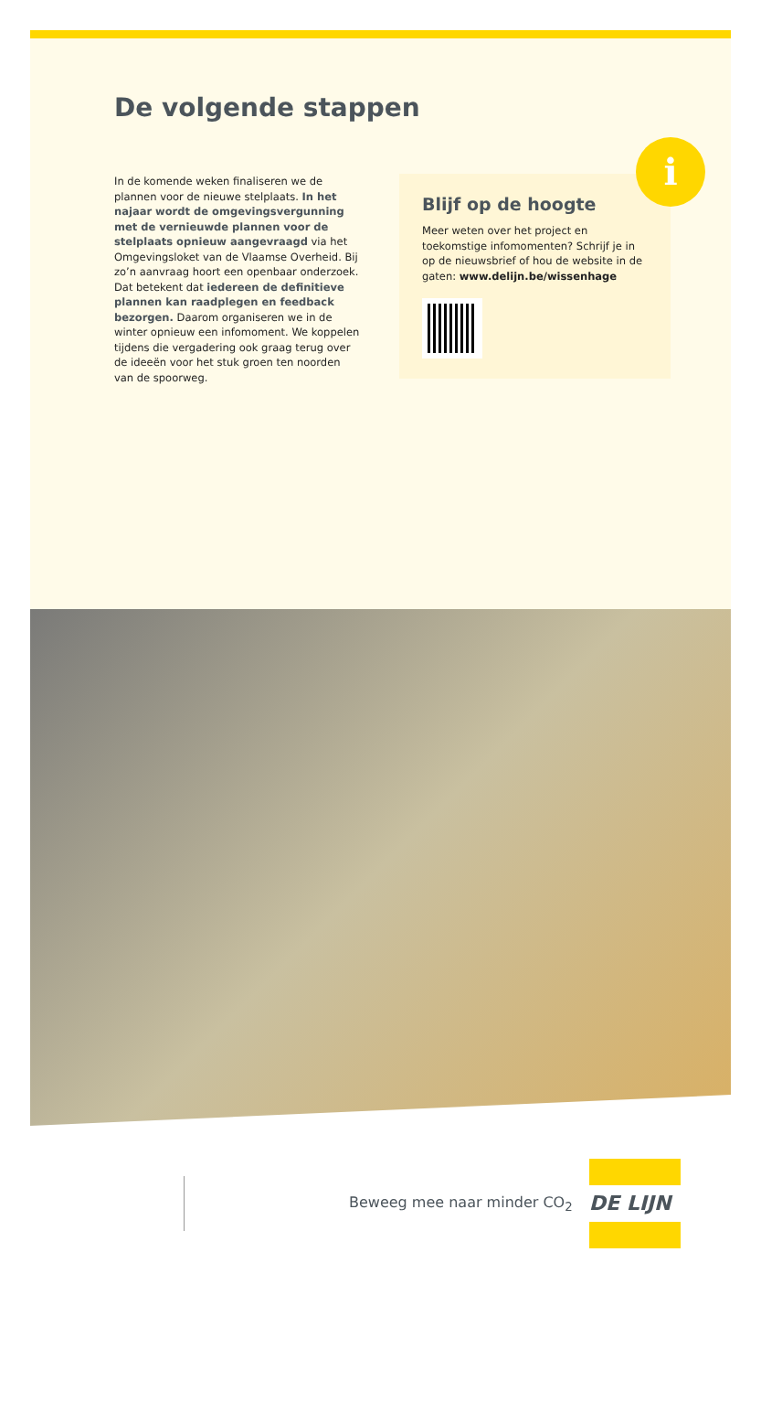De volgende stappen
In de komende weken finaliseren we de plannen voor de nieuwe stelplaats. In het najaar wordt de omgevingsvergunning met de vernieuwde plannen voor de stelplaats opnieuw aangevraagd via het Omgevingsloket van de Vlaamse Overheid. Bij zo’n aanvraag hoort een openbaar onderzoek. Dat betekent dat iedereen de definitieve plannen kan raadplegen en feedback bezorgen. Daarom organiseren we in de winter opnieuw een infomoment. We koppelen tijdens die vergadering ook graag terug over de ideeën voor het stuk groen ten noorden van de spoorweg.
i
Blijf op de hoogte
Meer weten over het project en toekomstige infomomenten? Schrijf je in op de nieuwsbrief of hou de website in de gaten: www.delijn.be/wissenhage
Beweeg mee naar minder CO<sub>2</sub>
DE LIJN